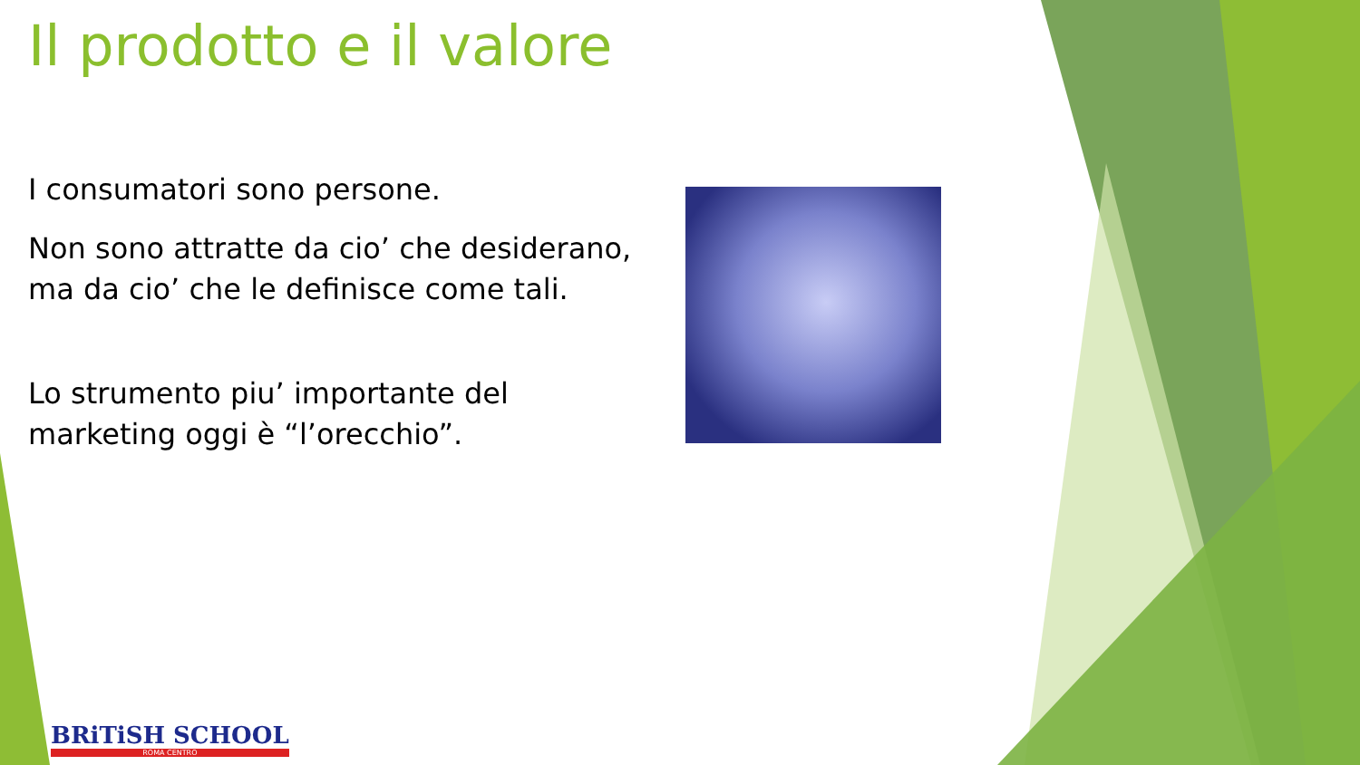Il prodotto e il valore
I consumatori sono persone.
Non sono attratte da cio’ che desiderano, ma da cio’ che le definisce come tali.
Lo strumento piu’ importante del marketing oggi è “l’orecchio”.
BRiTiSH SCHOOL
ROMA CENTRO